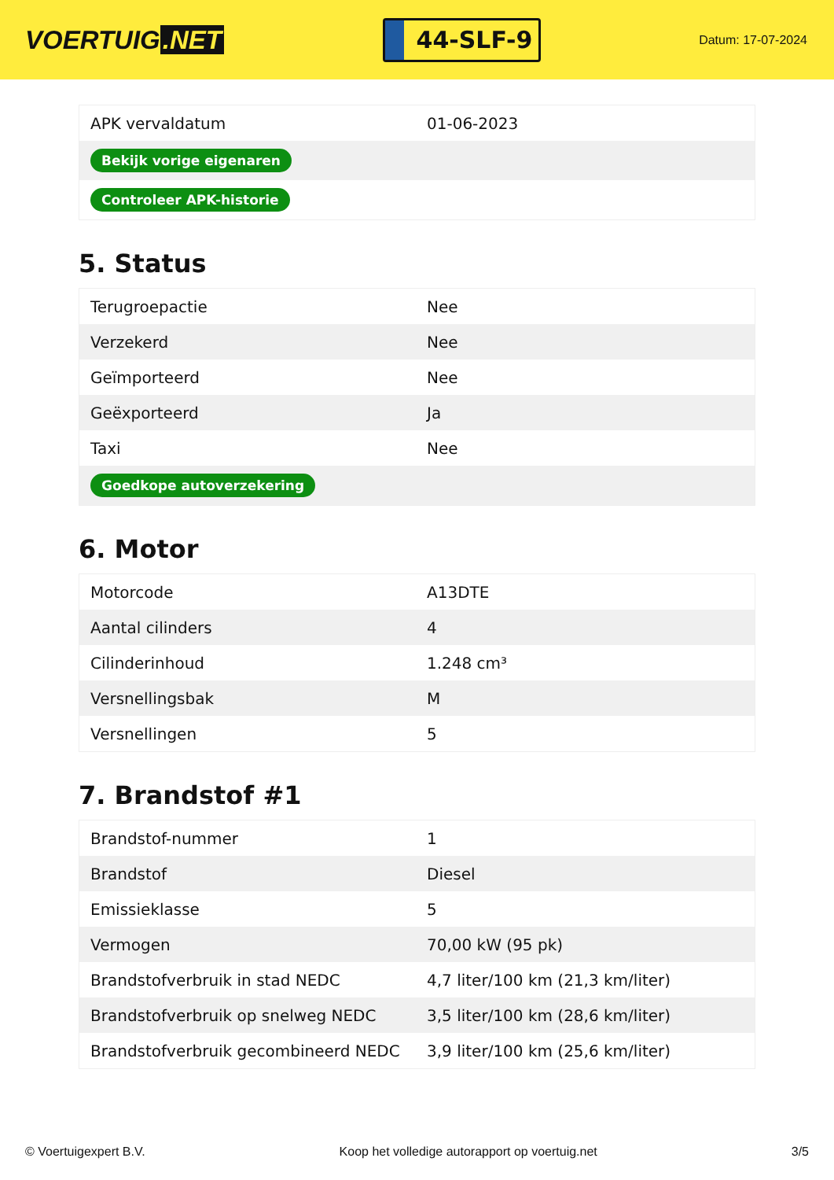VOERTUIG.NET
44-SLF-9
Datum: 17-07-2024
| APK vervaldatum | 01-06-2023 |
| Bekijk vorige eigenaren | |
| Controleer APK-historie | |
5. Status
| Terugroepactie | Nee |
| Verzekerd | Nee |
| Geïmporteerd | Nee |
| Geëxporteerd | Ja |
| Taxi | Nee |
| Goedkope autoverzekering | |
6. Motor
| Motorcode | A13DTE |
| Aantal cilinders | 4 |
| Cilinderinhoud | 1.248 cm³ |
| Versnellingsbak | M |
| Versnellingen | 5 |
7. Brandstof #1
| Brandstof-nummer | 1 |
| Brandstof | Diesel |
| Emissieklasse | 5 |
| Vermogen | 70,00 kW (95 pk) |
| Brandstofverbruik in stad NEDC | 4,7 liter/100 km (21,3 km/liter) |
| Brandstofverbruik op snelweg NEDC | 3,5 liter/100 km (28,6 km/liter) |
| Brandstofverbruik gecombineerd NEDC | 3,9 liter/100 km (25,6 km/liter) |
© Voertuigexpert B.V. Koop het volledige autorapport op voertuig.net 3/5